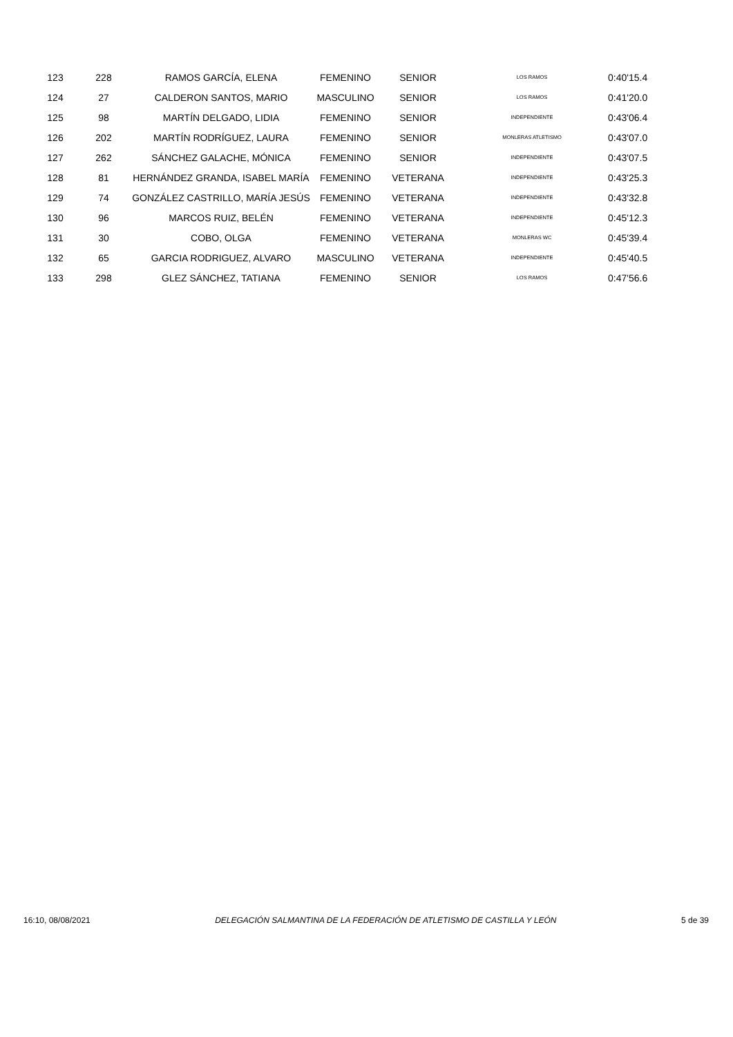| 123 | 228 | RAMOS GARCÍA, ELENA | FEMENINO | SENIOR | LOS RAMOS | 0:40'15.4 |
| 124 | 27 | CALDERON SANTOS, MARIO | MASCULINO | SENIOR | LOS RAMOS | 0:41'20.0 |
| 125 | 98 | MARTÍN DELGADO, LIDIA | FEMENINO | SENIOR | INDEPENDIENTE | 0:43'06.4 |
| 126 | 202 | MARTÍN RODRÍGUEZ, LAURA | FEMENINO | SENIOR | MONLERAS ATLETISMO | 0:43'07.0 |
| 127 | 262 | SÁNCHEZ GALACHE, MÓNICA | FEMENINO | SENIOR | INDEPENDIENTE | 0:43'07.5 |
| 128 | 81 | HERNÁNDEZ GRANDA, ISABEL MARÍA | FEMENINO | VETERANA | INDEPENDIENTE | 0:43'25.3 |
| 129 | 74 | GONZÁLEZ CASTRILLO, MARÍA JESÚS | FEMENINO | VETERANA | INDEPENDIENTE | 0:43'32.8 |
| 130 | 96 | MARCOS RUIZ, BELÉN | FEMENINO | VETERANA | INDEPENDIENTE | 0:45'12.3 |
| 131 | 30 | COBO, OLGA | FEMENINO | VETERANA | MONLERAS WC | 0:45'39.4 |
| 132 | 65 | GARCIA RODRIGUEZ, ALVARO | MASCULINO | VETERANA | INDEPENDIENTE | 0:45'40.5 |
| 133 | 298 | GLEZ SÁNCHEZ, TATIANA | FEMENINO | SENIOR | LOS RAMOS | 0:47'56.6 |
16:10, 08/08/2021 DELEGACIÓN SALMANTINA DE LA FEDERACIÓN DE ATLETISMO DE CASTILLA Y LEÓN 5 de 39